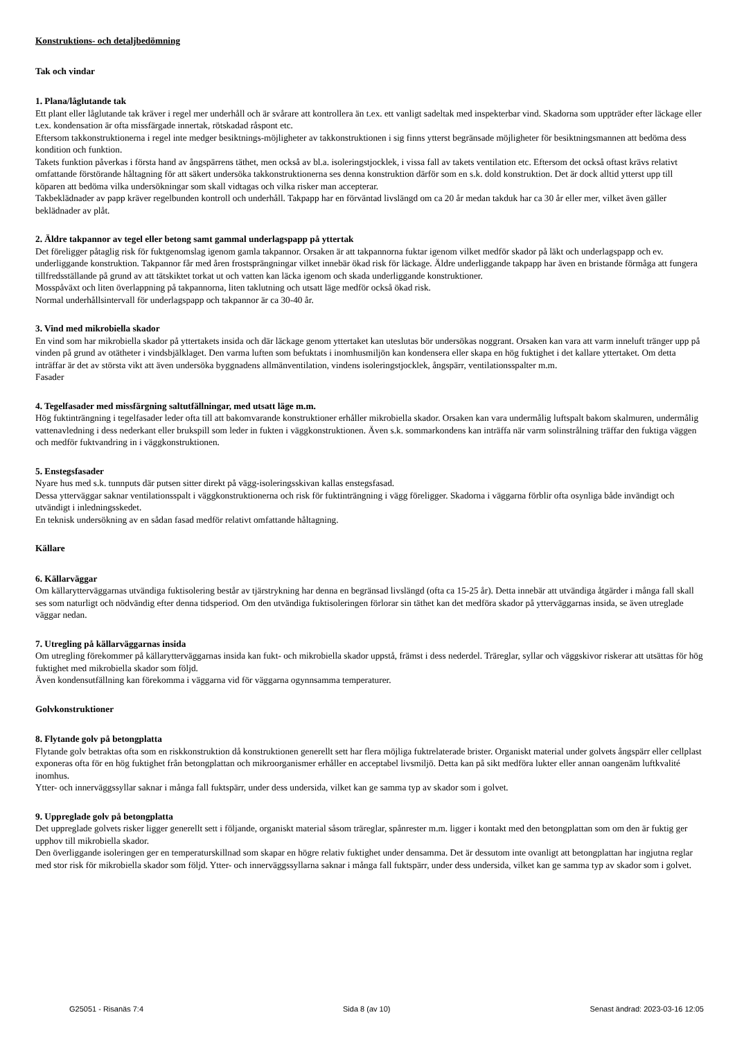Konstruktions- och detaljbedömning
Tak och vindar
1. Plana/låglutande tak
Ett plant eller låglutande tak kräver i regel mer underhåll och är svårare att kontrollera än t.ex. ett vanligt sadeltak med inspekterbar vind. Skadorna som uppträder efter läckage eller t.ex. kondensation är ofta missfärgade innertak, rötskadad råspont etc.
Eftersom takkonstruktionerna i regel inte medger besiktnings-möjligheter av takkonstruktionen i sig finns ytterst begränsade möjligheter för besiktningsmannen att bedöma dess kondition och funktion.
Takets funktion påverkas i första hand av ångspärrens täthet, men också av bl.a. isoleringstjocklek, i vissa fall av takets ventilation etc. Eftersom det också oftast krävs relativt omfattande förstörande håltagning för att säkert undersöka takkonstruktionerna ses denna konstruktion därför som en s.k. dold konstruktion. Det är dock alltid ytterst upp till köparen att bedöma vilka undersökningar som skall vidtagas och vilka risker man accepterar.
Takbeklädnader av papp kräver regelbunden kontroll och underhåll. Takpapp har en förväntad livslängd om ca 20 år medan takduk har ca 30 år eller mer, vilket även gäller beklädnader av plåt.
2. Äldre takpannor av tegel eller betong samt gammal underlagspapp på yttertak
Det föreligger påtaglig risk för fuktgenomslag igenom gamla takpannor. Orsaken är att takpannorna fuktar igenom vilket medför skador på läkt och underlagspapp och ev. underliggande konstruktion. Takpannor får med åren frostsprängningar vilket innebär ökad risk för läckage. Äldre underliggande takpapp har även en bristande förmåga att fungera tillfredsställande på grund av att tätskiktet torkat ut och vatten kan läcka igenom och skada underliggande konstruktioner.
Mosspåväxt och liten överlappning på takpannorna, liten taklutning och utsatt läge medför också ökad risk.
Normal underhållsintervall för underlagspapp och takpannor är ca 30-40 år.
3. Vind med mikrobiella skador
En vind som har mikrobiella skador på yttertakets insida och där läckage genom yttertaket kan uteslutas bör undersökas noggrant. Orsaken kan vara att varm inneluft tränger upp på vinden på grund av otätheter i vindsbjälklaget. Den varma luften som befuktats i inomhusmiljön kan kondensera eller skapa en hög fuktighet i det kallare yttertaket. Om detta inträffar är det av största vikt att även undersöka byggnadens allmänventilation, vindens isoleringstjocklek, ångspärr, ventilationsspalter m.m.
Fasader
4. Tegelfasader med missfärgning saltutfällningar, med utsatt läge m.m.
Hög fuktinträngning i tegelfasader leder ofta till att bakomvarande konstruktioner erhåller mikrobiella skador. Orsaken kan vara undermålig luftspalt bakom skalmuren, undermålig vattenavledning i dess nederkant eller brukspill som leder in fukten i väggkonstruktionen. Även s.k. sommarkondens kan inträffa när varm solinstrålning träffar den fuktiga väggen och medför fuktvandring in i väggkonstruktionen.
5. Enstegsfasader
Nyare hus med s.k. tunnputs där putsen sitter direkt på vägg-isoleringsskivan kallas enstegsfasad.
Dessa ytterväggar saknar ventilationsspalt i väggkonstruktionerna och risk för fuktinträngning i vägg föreligger. Skadorna i väggarna förblir ofta osynliga både invändigt och utvändigt i inledningsskedet.
En teknisk undersökning av en sådan fasad medför relativt omfattande håltagning.
Källare
6. Källarväggar
Om källarytterväggarnas utvändiga fuktisolering består av tjärstrykning har denna en begränsad livslängd (ofta ca 15-25 år). Detta innebär att utvändiga åtgärder i många fall skall ses som naturligt och nödvändig efter denna tidsperiod. Om den utvändiga fuktisoleringen förlorar sin täthet kan det medföra skador på ytterväggarnas insida, se även utreglade väggar nedan.
7. Utregling på källarväggarnas insida
Om utregling förekommer på källarytterväggarnas insida kan fukt- och mikrobiella skador uppstå, främst i dess nederdel. Träreglar, syllar och väggskivor riskerar att utsättas för hög fuktighet med mikrobiella skador som följd.
Även kondensutfällning kan förekomma i väggarna vid för väggarna ogynnsamma temperaturer.
Golvkonstruktioner
8. Flytande golv på betongplatta
Flytande golv betraktas ofta som en riskkonstruktion då konstruktionen generellt sett har flera möjliga fuktrelaterade brister. Organiskt material under golvets ångspärr eller cellplast exponeras ofta för en hög fuktighet från betongplattan och mikroorganismer erhåller en acceptabel livsmiljö. Detta kan på sikt medföra lukter eller annan oangenäm luftkvalité inomhus.
Ytter- och innerväggssyllar saknar i många fall fuktspärr, under dess undersida, vilket kan ge samma typ av skador som i golvet.
9. Uppreglade golv på betongplatta
Det uppreglade golvets risker ligger generellt sett i följande, organiskt material såsom träreglar, spånrester m.m. ligger i kontakt med den betongplattan som om den är fuktig ger upphov till mikrobiella skador.
Den överliggande isoleringen ger en temperaturskillnad som skapar en högre relativ fuktighet under densamma. Det är dessutom inte ovanligt att betongplattan har ingjutna reglar med stor risk för mikrobiella skador som följd. Ytter- och innerväggssyllarna saknar i många fall fuktspärr, under dess undersida, vilket kan ge samma typ av skador som i golvet.
G25051 - Risanäs 7:4 Sida 8 (av 10) Senast ändrad: 2023-03-16 12:05